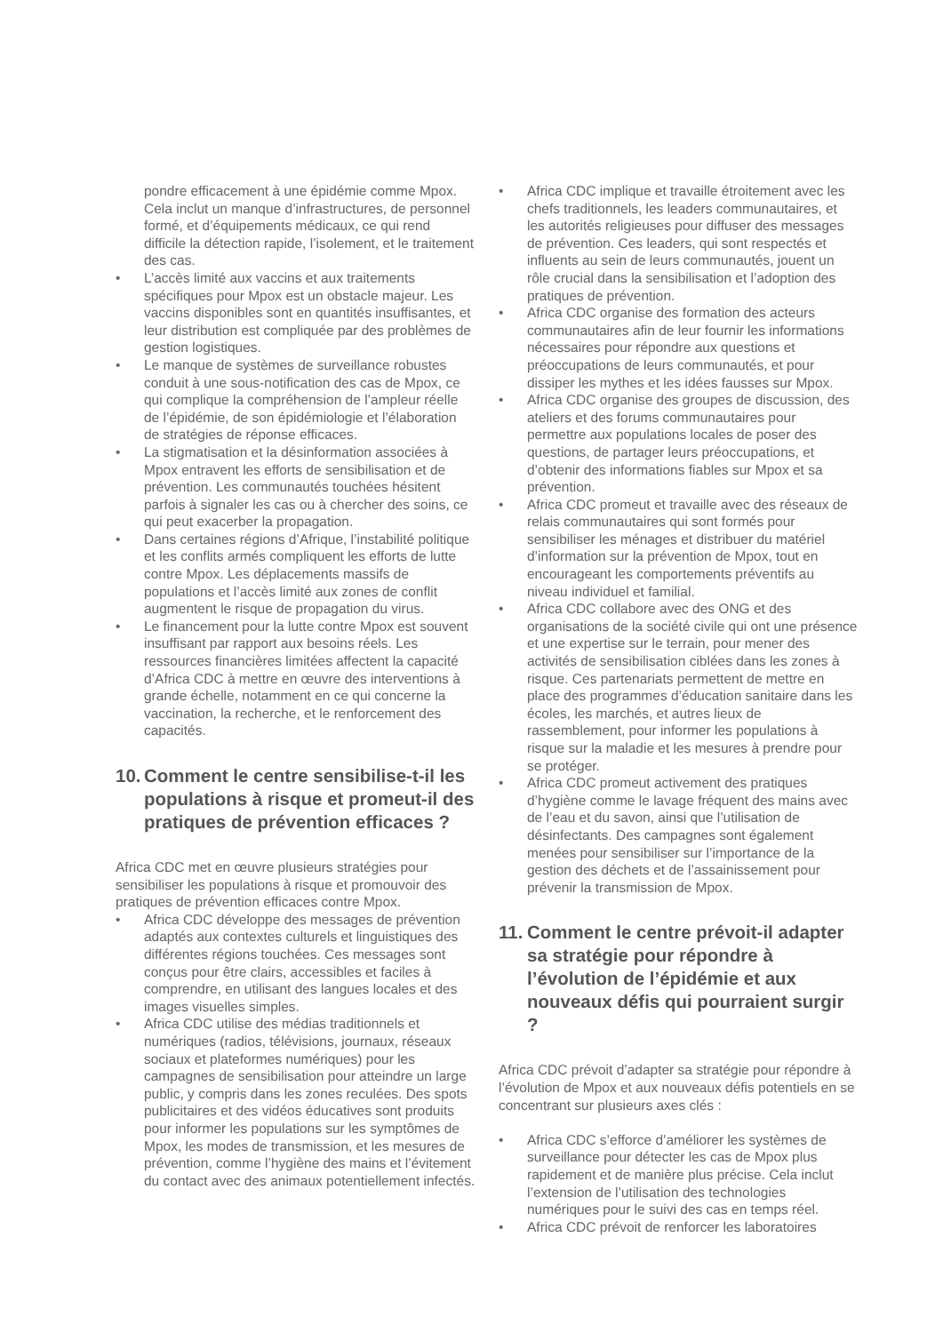pondre efficacement à une épidémie comme Mpox. Cela inclut un manque d’infrastructures, de personnel formé, et d’équipements médicaux, ce qui rend difficile la détection rapide, l’isolement, et le traitement des cas.
• L’accès limité aux vaccins et aux traitements spécifiques pour Mpox est un obstacle majeur. Les vaccins disponibles sont en quantités insuffisantes, et leur distribution est compliquée par des problèmes de gestion logistiques.
• Le manque de systèmes de surveillance robustes conduit à une sous-notification des cas de Mpox, ce qui complique la compréhension de l’ampleur réelle de l’épidémie, de son épidémiologie et l’élaboration de stratégies de réponse efficaces.
• La stigmatisation et la désinformation associées à Mpox entravent les efforts de sensibilisation et de prévention. Les communautés touchées hésitent parfois à signaler les cas ou à chercher des soins, ce qui peut exacerber la propagation.
• Dans certaines régions d’Afrique, l’instabilité politique et les conflits armés compliquent les efforts de lutte contre Mpox. Les déplacements massifs de populations et l’accès limité aux zones de conflit augmentent le risque de propagation du virus.
• Le financement pour la lutte contre Mpox est souvent insuffisant par rapport aux besoins réels. Les ressources financières limitées affectent la capacité d’Africa CDC à mettre en œuvre des interventions à grande échelle, notamment en ce qui concerne la vaccination, la recherche, et le renforcement des capacités.
10. Comment le centre sensibilise-t-il les populations à risque et promeut-il des pratiques de prévention efficaces ?
Africa CDC met en œuvre plusieurs stratégies pour sensibiliser les populations à risque et promouvoir des pratiques de prévention efficaces contre Mpox.
• Africa CDC développe des messages de prévention adaptés aux contextes culturels et linguistiques des différentes régions touchées. Ces messages sont conçus pour être clairs, accessibles et faciles à comprendre, en utilisant des langues locales et des images visuelles simples.
• Africa CDC utilise des médias traditionnels et numériques (radios, télévisions, journaux, réseaux sociaux et plateformes numériques) pour les campagnes de sensibilisation pour atteindre un large public, y compris dans les zones reculées. Des spots publicitaires et des vidéos éducatives sont produits pour informer les populations sur les symptômes de Mpox, les modes de transmission, et les mesures de prévention, comme l’hygiène des mains et l’évitement du contact avec des animaux potentiellement infectés.
• Africa CDC implique et travaille étroitement avec les chefs traditionnels, les leaders communautaires, et les autorités religieuses pour diffuser des messages de prévention. Ces leaders, qui sont respectés et influents au sein de leurs communautés, jouent un rôle crucial dans la sensibilisation et l’adoption des pratiques de prévention.
• Africa CDC organise des formation des acteurs communautaires afin de leur fournir les informations nécessaires pour répondre aux questions et préoccupations de leurs communautés, et pour dissiper les mythes et les idées fausses sur Mpox.
• Africa CDC organise des groupes de discussion, des ateliers et des forums communautaires pour permettre aux populations locales de poser des questions, de partager leurs préoccupations, et d’obtenir des informations fiables sur Mpox et sa prévention.
• Africa CDC promeut et travaille avec des réseaux de relais communautaires qui sont formés pour sensibiliser les ménages et distribuer du matériel d’information sur la prévention de Mpox, tout en encourageant les comportements préventifs au niveau individuel et familial.
• Africa CDC collabore avec des ONG et des organisations de la société civile qui ont une présence et une expertise sur le terrain, pour mener des activités de sensibilisation ciblées dans les zones à risque. Ces partenariats permettent de mettre en place des programmes d’éducation sanitaire dans les écoles, les marchés, et autres lieux de rassemblement, pour informer les populations à risque sur la maladie et les mesures à prendre pour se protéger.
• Africa CDC promeut activement des pratiques d’hygiène comme le lavage fréquent des mains avec de l’eau et du savon, ainsi que l’utilisation de désinfectants. Des campagnes sont également menées pour sensibiliser sur l’importance de la gestion des déchets et de l’assainissement pour prévenir la transmission de Mpox.
11. Comment le centre prévoit-il adapter sa stratégie pour répondre à l’évolution de l’épidémie et aux nouveaux défis qui pourraient surgir ?
Africa CDC prévoit d’adapter sa stratégie pour répondre à l’évolution de Mpox et aux nouveaux défis potentiels en se concentrant sur plusieurs axes clés :
• Africa CDC s’efforce d’améliorer les systèmes de surveillance pour détecter les cas de Mpox plus rapidement et de manière plus précise. Cela inclut l’extension de l’utilisation des technologies numériques pour le suivi des cas en temps réel.
• Africa CDC prévoit de renforcer les laboratoires